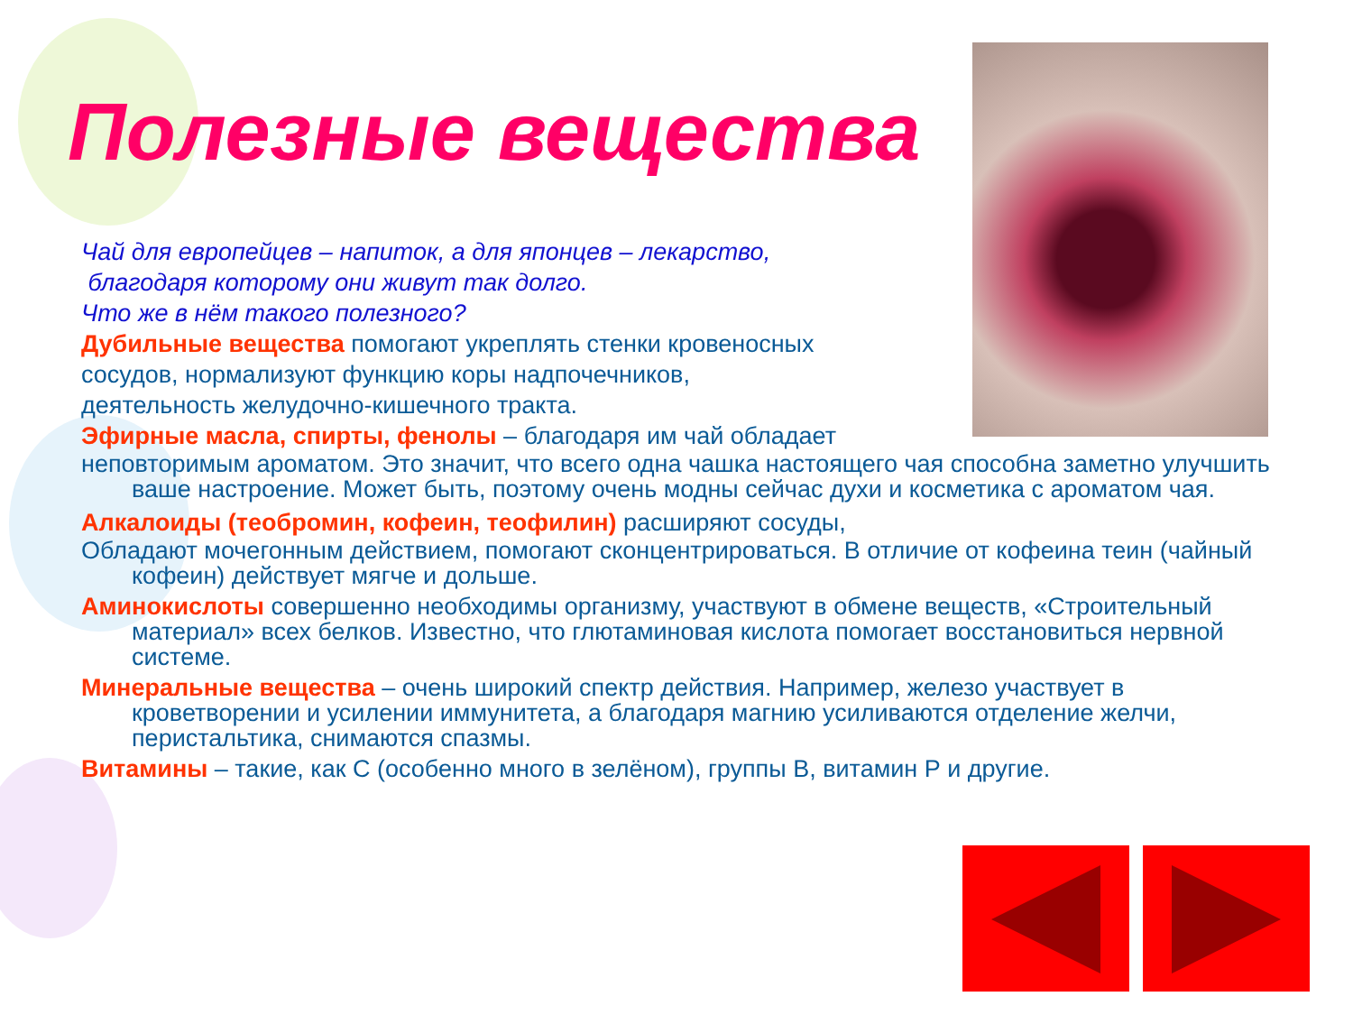Полезные вещества
Чай для европейцев – напиток, а для японцев – лекарство,
благодаря которому они живут так долго.
Что же в нём такого полезного?
Дубильные вещества помогают укреплять стенки кровеносных
сосудов, нормализуют функцию коры надпочечников,
деятельность желудочно-кишечного тракта.
Эфирные масла, спирты, фенолы – благодаря им чай обладает
неповторимым ароматом. Это значит, что всего одна чашка настоящего чая способна заметно улучшить ваше настроение. Может быть, поэтому очень модны сейчас духи и косметика с ароматом чая.
Алкалоиды (теобромин, кофеин, теофилин) расширяют сосуды,
Обладают мочегонным действием, помогают сконцентрироваться. В отличие от кофеина теин (чайный кофеин) действует мягче и дольше.
Аминокислоты совершенно необходимы организму, участвуют в обмене веществ, «Строительный материал» всех белков. Известно, что глютаминовая кислота помогает восстановиться нервной системе.
Минеральные вещества – очень широкий спектр действия. Например, железо участвует в кроветворении и усилении иммунитета, а благодаря магнию усиливаются отделение желчи, перистальтика, снимаются спазмы.
Витамины – такие, как С (особенно много в зелёном), группы В, витамин Р и другие.